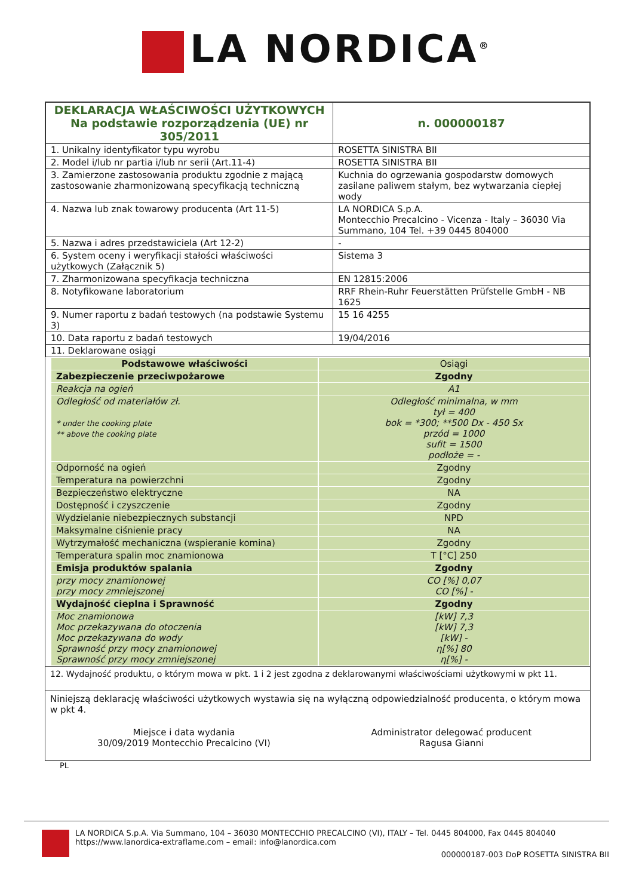LA NORDICA<sup>®</sup>
| DEKLARACJA WŁAŚCIWOŚCI UŻYTKOWYCH Na podstawie rozporządzenia (UE) nr 305/2011 | | n. 000000187 |
| 1. Unikalny identyfikator typu wyrobu | ROSETTA SINISTRA BII | |
| 2. Model i/lub nr partia i/lub nr serii (Art.11-4) | ROSETTA SINISTRA BII | |
| 3. Zamierzone zastosowania produktu zgodnie z mającą zastosowanie zharmonizowaną specyfikacją techniczną | Kuchnia do ogrzewania gospodarstw domowych zasilane paliwem stałym, bez wytwarzania ciepłej wody | |
| 4. Nazwa lub znak towarowy producenta (Art 11-5) | LA NORDICA S.p.A. Montecchio Precalcino - Vicenza - Italy – 36030 Via Summano, 104 Tel. +39 0445 804000 | |
| 5. Nazwa i adres przedstawiciela (Art 12-2) | - | |
| 6. System oceny i weryfikacji stałości właściwości użytkowych (Załącznik 5) | Sistema 3 | |
| 7. Zharmonizowana specyfikacja techniczna | EN 12815:2006 | |
| 8. Notyfikowane laboratorium | RRF Rhein-Ruhr Feuerstätten Prüfstelle GmbH - NB 1625 | |
| 9. Numer raportu z badań testowych (na podstawie Systemu 3) | 15 16 4255 | |
| 10. Data raportu z badań testowych | 19/04/2016 | |
| 11. Deklarowane osiągi | | |
| Podstawowe właściwości | Osiągi |
| --- | --- |
| Zabezpieczenie przeciwpożarowe | Zgodny |
| Reakcja na ogień | A1 |
| Odległość od materiałów zł. * under the cooking plate ** above the cooking plate | Odległość minimalna, w mm tył = 400 bok = *300; **500 Dx - 450 Sx przód = 1000 sufit = 1500 podłoże = - |
| Odporność na ogień | Zgodny |
| Temperatura na powierzchni | Zgodny |
| Bezpieczeństwo elektryczne | NA |
| Dostępność i czyszczenie | Zgodny |
| Wydzielanie niebezpiecznych substancji | NPD |
| Maksymalne ciśnienie pracy | NA |
| Wytrzymałość mechaniczna (wspieranie komina) | Zgodny |
| Temperatura spalin moc znamionowa | T [°C] 250 |
| Emisja produktów spalania | Zgodny |
| przy mocy znamionowej przy mocy zmniejszonej | CO [%] 0,07 CO [%] - |
| Wydajność cieplna i Sprawność | Zgodny |
| Moc znamionowa Moc przekazywana do otoczenia Moc przekazywana do wody Sprawność przy mocy znamionowej Sprawność przy mocy zmniejszonej | [kW] 7,3 [kW] 7,3 [kW] - η[%] 80 η[%] - |
12. Wydajność produktu, o którym mowa w pkt. 1 i 2 jest zgodna z deklarowanymi właściwościami użytkowymi w pkt 11.
Niniejszą deklarację właściwości użytkowych wystawia się na wyłączną odpowiedzialność producenta, o którym mowa w pkt 4.
Miejsce i data wydania
30/09/2019 Montecchio Precalcino (VI)
Administrator delegować producent
Ragusa Gianni
PL
LA NORDICA S.p.A. Via Summano, 104 – 36030 MONTECCHIO PRECALCINO (VI), ITALY – Tel. 0445 804000, Fax 0445 804040
https://www.lanordica-extraflame.com – email: info@lanordica.com
000000187-003 DoP ROSETTA SINISTRA BII